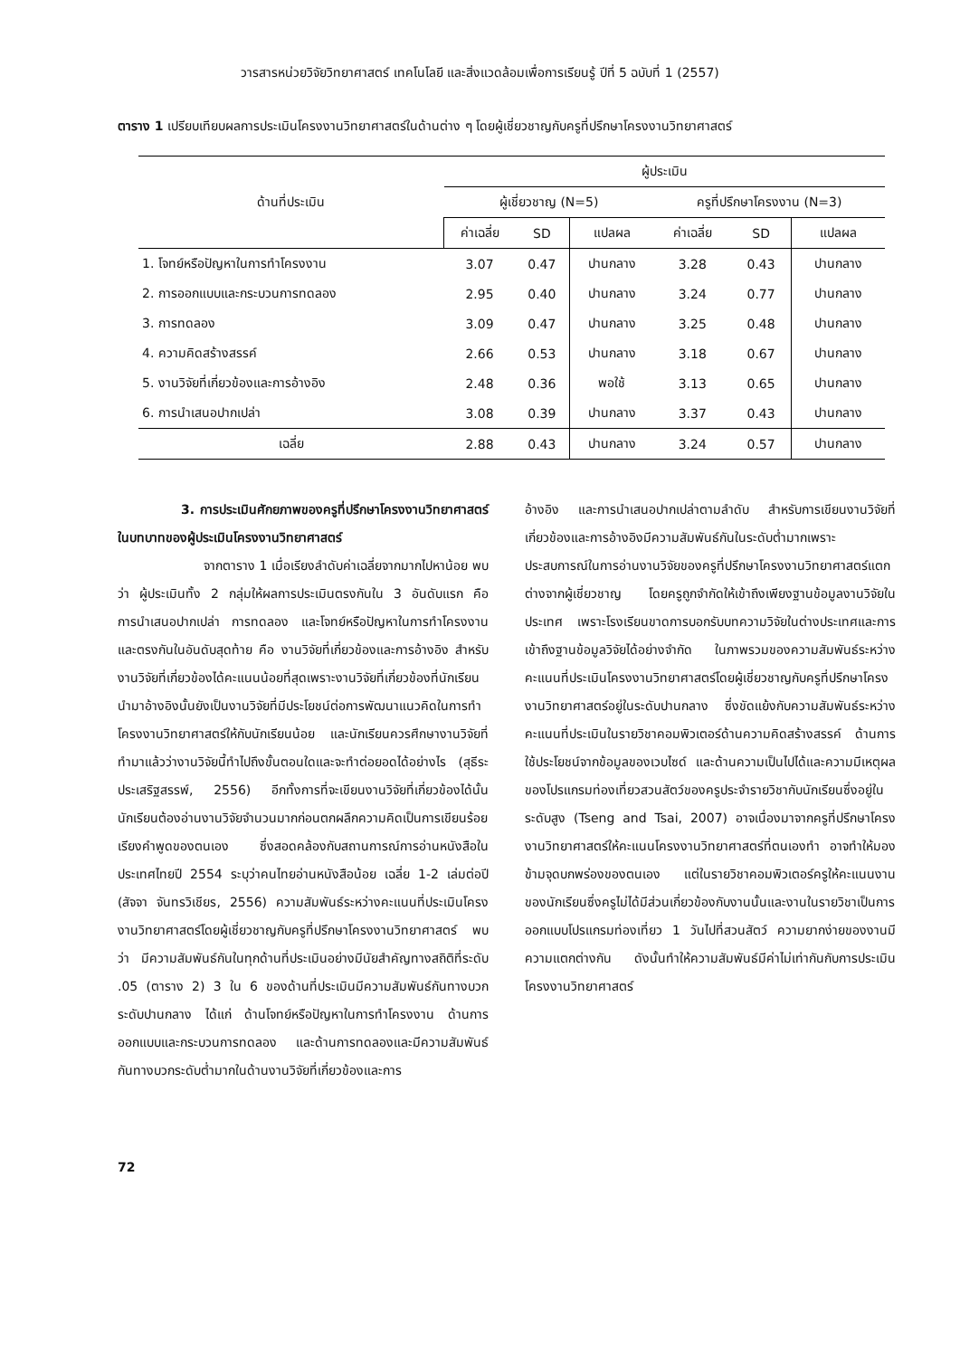วารสารหน่วยวิจัยวิทยาศาสตร์ เทคโนโลยี และสิ่งแวดล้อมเพื่อการเรียนรู้ ปีที่ 5 ฉบับที่ 1 (2557)
ตาราง 1 เปรียบเทียบผลการประเมินโครงงานวิทยาศาสตร์ในด้านต่าง ๆ โดยผู้เชี่ยวชาญกับครูที่ปรึกษาโครงงานวิทยาศาสตร์
| ด้านที่ประเมิน | ผู้ประเมิน | | | | | |
| --- | --- | --- | --- | --- | --- | --- |
| | ผู้เชี่ยวชาญ (N=5) | | | ครูที่ปรึกษาโครงงาน (N=3) | | |
| | ค่าเฉลี่ย | SD | แปลผล | ค่าเฉลี่ย | SD | แปลผล |
| 1. โจทย์หรือปัญหาในการทำโครงงาน | 3.07 | 0.47 | ปานกลาง | 3.28 | 0.43 | ปานกลาง |
| 2. การออกแบบและกระบวนการทดลอง | 2.95 | 0.40 | ปานกลาง | 3.24 | 0.77 | ปานกลาง |
| 3. การทดลอง | 3.09 | 0.47 | ปานกลาง | 3.25 | 0.48 | ปานกลาง |
| 4. ความคิดสร้างสรรค์ | 2.66 | 0.53 | ปานกลาง | 3.18 | 0.67 | ปานกลาง |
| 5. งานวิจัยที่เกี่ยวข้องและการอ้างอิง | 2.48 | 0.36 | พอใช้ | 3.13 | 0.65 | ปานกลาง |
| 6. การนำเสนอปากเปล่า | 3.08 | 0.39 | ปานกลาง | 3.37 | 0.43 | ปานกลาง |
| เฉลี่ย | 2.88 | 0.43 | ปานกลาง | 3.24 | 0.57 | ปานกลาง |
3. การประเมินศักยภาพของครูที่ปรึกษาโครงงานวิทยาศาสตร์ในบทบาทของผู้ประเมินโครงงานวิทยาศาสตร์
จากตาราง 1 เมื่อเรียงลำดับค่าเฉลี่ยจากมากไปหาน้อย พบว่า ผู้ประเมินทั้ง 2 กลุ่มให้ผลการประเมินตรงกันใน 3 อันดับแรก คือ การนำเสนอปากเปล่า การทดลอง และโจทย์หรือปัญหาในการทำโครงงาน และตรงกันในอันดับสุดท้าย คือ งานวิจัยที่เกี่ยวข้องและการอ้างอิง สำหรับงานวิจัยที่เกี่ยวข้องได้คะแนนน้อยที่สุดเพราะงานวิจัยที่เกี่ยวข้องที่นักเรียนนำมาอ้างอิงนั้นยังเป็นงานวิจัยที่มีประโยชน์ต่อการพัฒนาแนวคิดในการทำโครงงานวิทยาศาสตร์ให้กับนักเรียนน้อย และนักเรียนควรศึกษางานวิจัยที่ทำมาแล้วว่างานวิจัยนี้ทำไปถึงขั้นตอนใดและจะทำต่อยอดได้อย่างไร (สุธีระ ประเสริฐสรรพ์, 2556) อีกทั้งการที่จะเขียนงานวิจัยที่เกี่ยวข้องได้นั้นนักเรียนต้องอ่านงานวิจัยจำนวนมากก่อนตกผลึกความคิดเป็นการเขียนร้อยเรียงคำพูดของตนเอง ซึ่งสอดคล้องกับสถานการณ์การอ่านหนังสือในประเทศไทยปี 2554 ระบุว่าคนไทยอ่านหนังสือน้อย เฉลี่ย 1-2 เล่มต่อปี (สัจจา จันทรวิเชียร, 2556) ความสัมพันธ์ระหว่างคะแนนที่ประเมินโครงงานวิทยาศาสตร์โดยผู้เชี่ยวชาญกับครูที่ปรึกษาโครงงานวิทยาศาสตร์ พบว่า มีความสัมพันธ์กันในทุกด้านที่ประเมินอย่างมีนัยสำคัญทางสถิติที่ระดับ .05 (ตาราง 2) 3 ใน 6 ของด้านที่ประเมินมีความสัมพันธ์กันทางบวกระดับปานกลาง ได้แก่ ด้านโจทย์หรือปัญหาในการทำโครงงาน ด้านการออกแบบและกระบวนการทดลอง และด้านการทดลองและมีความสัมพันธ์กันทางบวกระดับต่ำมากในด้านงานวิจัยที่เกี่ยวข้องและการ
อ้างอิง และการนำเสนอปากเปล่าตามลำดับ สำหรับการเขียนงานวิจัยที่เกี่ยวข้องและการอ้างอิงมีความสัมพันธ์กันในระดับต่ำมากเพราะประสบการณ์ในการอ่านงานวิจัยของครูที่ปรึกษาโครงงานวิทยาศาสตร์แตกต่างจากผู้เชี่ยวชาญ โดยครูถูกจำกัดให้เข้าถึงเพียงฐานข้อมูลงานวิจัยในประเทศ เพราะโรงเรียนขาดการบอกรับบทความวิจัยในต่างประเทศและการเข้าถึงฐานข้อมูลวิจัยได้อย่างจำกัด ในภาพรวมของความสัมพันธ์ระหว่างคะแนนที่ประเมินโครงงานวิทยาศาสตร์โดยผู้เชี่ยวชาญกับครูที่ปรึกษาโครงงานวิทยาศาสตร์อยู่ในระดับปานกลาง ซึ่งขัดแย้งกับความสัมพันธ์ระหว่างคะแนนที่ประเมินในรายวิชาคอมพิวเตอร์ด้านความคิดสร้างสรรค์ ด้านการใช้ประโยชน์จากข้อมูลของเวบไซด์ และด้านความเป็นไปได้และความมีเหตุผลของโปรแกรมท่องเที่ยวสวนสัตว์ของครูประจำรายวิชากับนักเรียนซึ่งอยู่ในระดับสูง (Tseng and Tsai, 2007) อาจเนื่องมาจากครูที่ปรึกษาโครงงานวิทยาศาสตร์ให้คะแนนโครงงานวิทยาศาสตร์ที่ตนเองทำ อาจทำให้มองข้ามจุดบกพร่องของตนเอง แต่ในรายวิชาคอมพิวเตอร์ครูให้คะแนนงานของนักเรียนซึ่งครูไม่ได้มีส่วนเกี่ยวข้องกับงานนั้นและงานในรายวิชาเป็นการออกแบบโปรแกรมท่องเที่ยว 1 วันไปที่สวนสัตว์ ความยากง่ายของงานมีความแตกต่างกัน ดังนั้นทำให้ความสัมพันธ์มีค่าไม่เท่ากันกับการประเมินโครงงานวิทยาศาสตร์
72